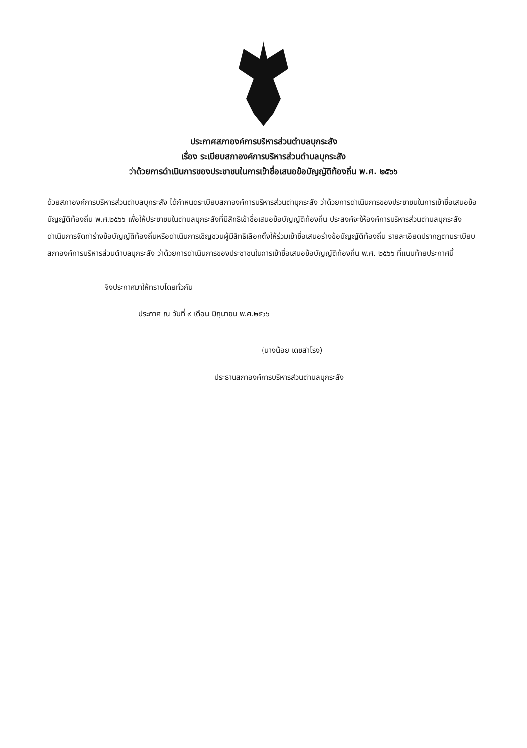ประกาศสภาองค์การบริหารส่วนตำบลบุกระสัง
เรื่อง ระเบียบสภาองค์การบริหารส่วนตำบลบุกระสัง
ว่าด้วยการดำเนินการของประชาชนในการเข้าชื่อเสนอข้อบัญญัติท้องถิ่น พ.ศ. ๒๕๖๖
ด้วยสภาองค์การบริหารส่วนตำบลบุกระสัง ได้กำหนดระเบียบสภาองค์การบริหารส่วนตำบุกระสัง ว่าด้วยการดำเนินการของประชาชนในการเข้าชื่อเสนอข้อบัญญัติท้องถิ่น พ.ศ.๒๕๖๖ เพื่อให้ประชาชนในตำบลบุกระสังที่มีสิทธิเข้าชื่อเสนอข้อบัญญัติท้องถิ่น ประสงค์จะให้องค์การบริหารส่วนตำบลบุกระสัง ดำเนินการจัดทำร่างข้อบัญญัติท้องถิ่นหรือดำเนินการเชิญชวนผู้มีสิทธิเลือกตั้งให้ร่วมเข้าชื่อเสนอร่างข้อบัญญัติท้องถิ่น รายละเอียดปรากฏตามระเบียบสภาองค์การบริหารส่วนตำบลบุกระสัง ว่าด้วยการดำเนินการของประชาชนในการเข้าชื่อเสนอข้อบัญญัติท้องถิ่น พ.ศ. ๒๕๖๖ ที่แนบท้ายประกาศนี้
จึงประกาศมาให้ทราบโดยทั่วกัน
ประกาศ ณ วันที่ ๙ เดือน มิถุนายน พ.ศ.๒๕๖๖
(นางน้อย เดชสำโรง)
ประธานสภาองค์การบริหารส่วนตำบลบุกระสัง